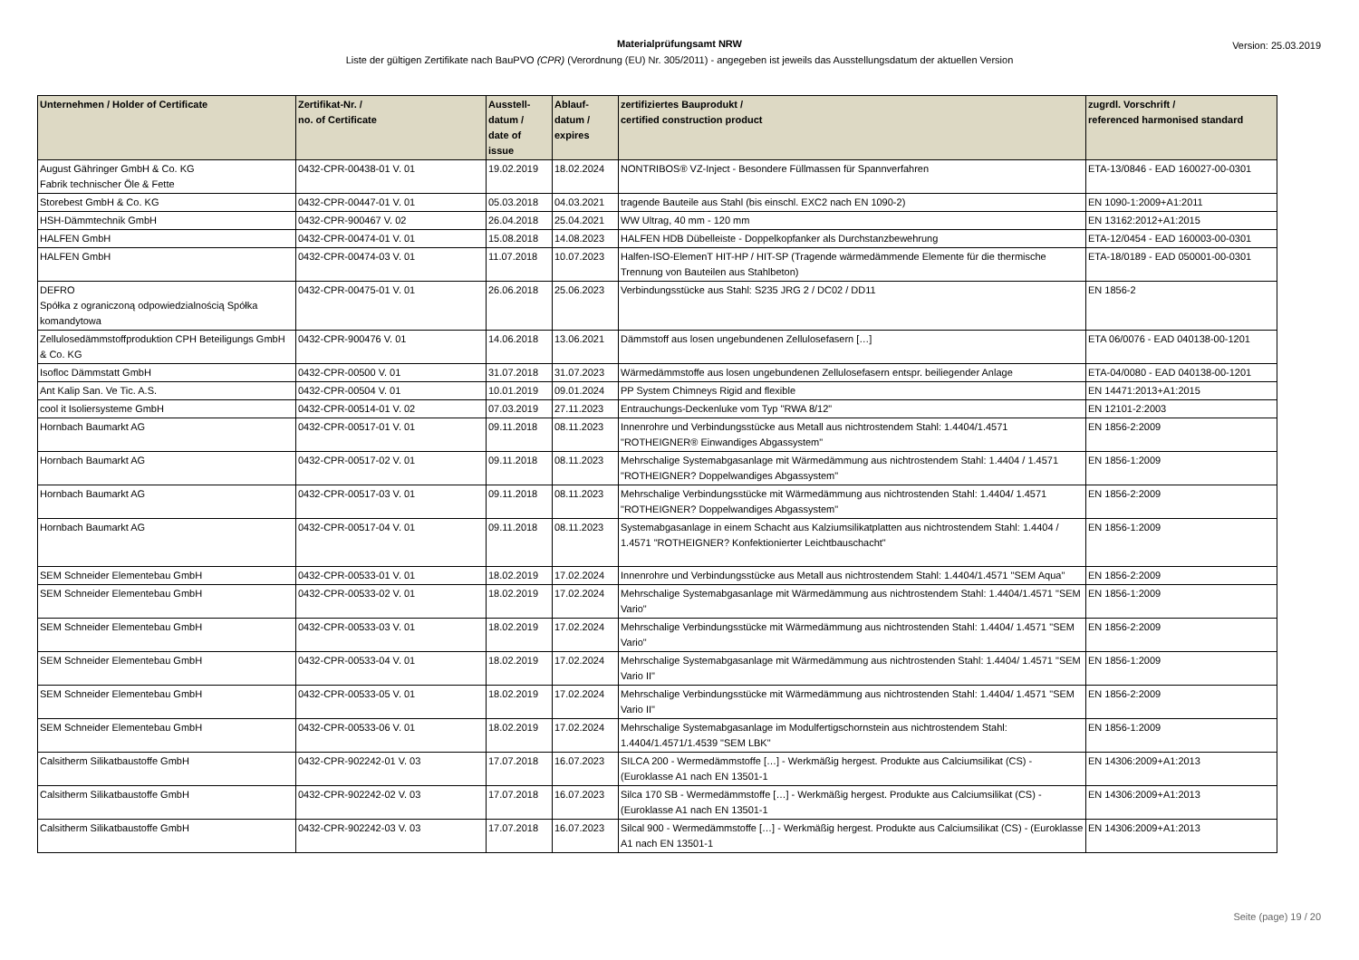Materialprüfungsamt NRW
Liste der gültigen Zertifikate nach BauPVO (CPR) (Verordnung (EU) Nr. 305/2011) - angegeben ist jeweils das Ausstellungsdatum der aktuellen Version
Version: 25.03.2019
| Unternehmen / Holder of Certificate | Zertifikat-Nr. / no. of Certificate | Ausstell- datum / date of issue | Ablauf- datum / expires | zertifiziertes Bauprodukt / certified construction product | zugrdl. Vorschrift / referenced harmonised standard |
| --- | --- | --- | --- | --- | --- |
| August Gähringer GmbH & Co. KG Fabrik technischer Öle & Fette | 0432-CPR-00438-01 V. 01 | 19.02.2019 | 18.02.2024 | NONTRIBOS® VZ-Inject - Besondere Füllmassen für Spannverfahren | ETA-13/0846 - EAD 160027-00-0301 |
| Storebest GmbH & Co. KG | 0432-CPR-00447-01 V. 01 | 05.03.2018 | 04.03.2021 | tragende Bauteile aus Stahl (bis einschl. EXC2 nach EN 1090-2) | EN 1090-1:2009+A1:2011 |
| HSH-Dämmtechnik GmbH | 0432-CPR-900467 V. 02 | 26.04.2018 | 25.04.2021 | WW Ultrag, 40 mm - 120 mm | EN 13162:2012+A1:2015 |
| HALFEN GmbH | 0432-CPR-00474-01 V. 01 | 15.08.2018 | 14.08.2023 | HALFEN HDB Dübelleiste - Doppelkopfanker als Durchstanzbewehrung | ETA-12/0454 - EAD 160003-00-0301 |
| HALFEN GmbH | 0432-CPR-00474-03 V. 01 | 11.07.2018 | 10.07.2023 | Halfen-ISO-ElemenT HIT-HP / HIT-SP (Tragende wärmedämmende Elemente für die thermische Trennung von Bauteilen aus Stahlbeton) | ETA-18/0189 - EAD 050001-00-0301 |
| DEFRO Spółka z ograniczoną odpowiedzialnością Spółka komandytowa | 0432-CPR-00475-01 V. 01 | 26.06.2018 | 25.06.2023 | Verbindungsstücke aus Stahl: S235 JRG 2 / DC02 / DD11 | EN 1856-2 |
| Zellulosedämmstoffproduktion CPH Beteiligungs GmbH & Co. KG | 0432-CPR-900476 V. 01 | 14.06.2018 | 13.06.2021 | Dämmstoff aus losen ungebundenen Zellulosefasern […] | ETA 06/0076 - EAD 040138-00-1201 |
| Isofloc Dämmstatt GmbH | 0432-CPR-00500 V. 01 | 31.07.2018 | 31.07.2023 | Wärmedämmstoffe aus losen ungebundenen Zellulosefasern entspr. beiliegender Anlage | ETA-04/0080 - EAD 040138-00-1201 |
| Ant Kalip San. Ve Tic. A.S. | 0432-CPR-00504 V. 01 | 10.01.2019 | 09.01.2024 | PP System Chimneys Rigid and flexible | EN 14471:2013+A1:2015 |
| cool it Isoliersysteme GmbH | 0432-CPR-00514-01 V. 02 | 07.03.2019 | 27.11.2023 | Entrauchungs-Deckenluke vom Typ "RWA 8/12" | EN 12101-2:2003 |
| Hornbach Baumarkt AG | 0432-CPR-00517-01 V. 01 | 09.11.2018 | 08.11.2023 | Innenrohre und Verbindungsstücke aus Metall aus nichtrostendem Stahl: 1.4404/1.4571 "ROTHEIGNER® Einwandiges Abgassystem" | EN 1856-2:2009 |
| Hornbach Baumarkt AG | 0432-CPR-00517-02 V. 01 | 09.11.2018 | 08.11.2023 | Mehrschalige Systemabgasanlage mit Wärmedämmung aus nichtrostendem Stahl: 1.4404 / 1.4571 "ROTHEIGNER? Doppelwandiges Abgassystem" | EN 1856-1:2009 |
| Hornbach Baumarkt AG | 0432-CPR-00517-03 V. 01 | 09.11.2018 | 08.11.2023 | Mehrschalige Verbindungsstücke mit Wärmedämmung aus nichtrostenden Stahl: 1.4404/ 1.4571 "ROTHEIGNER? Doppelwandiges Abgassystem" | EN 1856-2:2009 |
| Hornbach Baumarkt AG | 0432-CPR-00517-04 V. 01 | 09.11.2018 | 08.11.2023 | Systemabgasanlage in einem Schacht aus Kalziumsilikatplatten aus nichtrostendem Stahl: 1.4404 / 1.4571 "ROTHEIGNER? Konfektionierter Leichtbauschacht" | EN 1856-1:2009 |
| SEM Schneider Elementebau GmbH | 0432-CPR-00533-01 V. 01 | 18.02.2019 | 17.02.2024 | Innenrohre und Verbindungsstücke aus Metall aus nichtrostendem Stahl: 1.4404/1.4571 "SEM Aqua" | EN 1856-2:2009 |
| SEM Schneider Elementebau GmbH | 0432-CPR-00533-02 V. 01 | 18.02.2019 | 17.02.2024 | Mehrschalige Systemabgasanlage mit Wärmedämmung aus nichtrostendem Stahl: 1.4404/1.4571 "SEM Vario" | EN 1856-1:2009 |
| SEM Schneider Elementebau GmbH | 0432-CPR-00533-03 V. 01 | 18.02.2019 | 17.02.2024 | Mehrschalige Verbindungsstücke mit Wärmedämmung aus nichtrostenden Stahl: 1.4404/ 1.4571 "SEM Vario" | EN 1856-2:2009 |
| SEM Schneider Elementebau GmbH | 0432-CPR-00533-04 V. 01 | 18.02.2019 | 17.02.2024 | Mehrschalige Systemabgasanlage mit Wärmedämmung aus nichtrostenden Stahl: 1.4404/ 1.4571 "SEM Vario II" | EN 1856-1:2009 |
| SEM Schneider Elementebau GmbH | 0432-CPR-00533-05 V. 01 | 18.02.2019 | 17.02.2024 | Mehrschalige Verbindungsstücke mit Wärmedämmung aus nichtrostenden Stahl: 1.4404/ 1.4571 "SEM Vario II" | EN 1856-2:2009 |
| SEM Schneider Elementebau GmbH | 0432-CPR-00533-06 V. 01 | 18.02.2019 | 17.02.2024 | Mehrschalige Systemabgasanlage im Modulfertigschornstein aus nichtrostendem Stahl: 1.4404/1.4571/1.4539 "SEM LBK" | EN 1856-1:2009 |
| Calsitherm Silikatbaustoffe GmbH | 0432-CPR-902242-01 V. 03 | 17.07.2018 | 16.07.2023 | SILCA 200 - Wermedämmstoffe […] - Werkmäßig hergest. Produkte aus Calciumsilikat (CS) - (Euroklasse A1 nach EN 13501-1 | EN 14306:2009+A1:2013 |
| Calsitherm Silikatbaustoffe GmbH | 0432-CPR-902242-02 V. 03 | 17.07.2018 | 16.07.2023 | Silca 170 SB - Wermedämmstoffe […] - Werkmäßig hergest. Produkte aus Calciumsilikat (CS) - (Euroklasse A1 nach EN 13501-1 | EN 14306:2009+A1:2013 |
| Calsitherm Silikatbaustoffe GmbH | 0432-CPR-902242-03 V. 03 | 17.07.2018 | 16.07.2023 | Silcal 900 - Wermedämmstoffe […] - Werkmäßig hergest. Produkte aus Calciumsilikat (CS) - (Euroklasse A1 nach EN 13501-1 | EN 14306:2009+A1:2013 |
Seite (page) 19 / 20